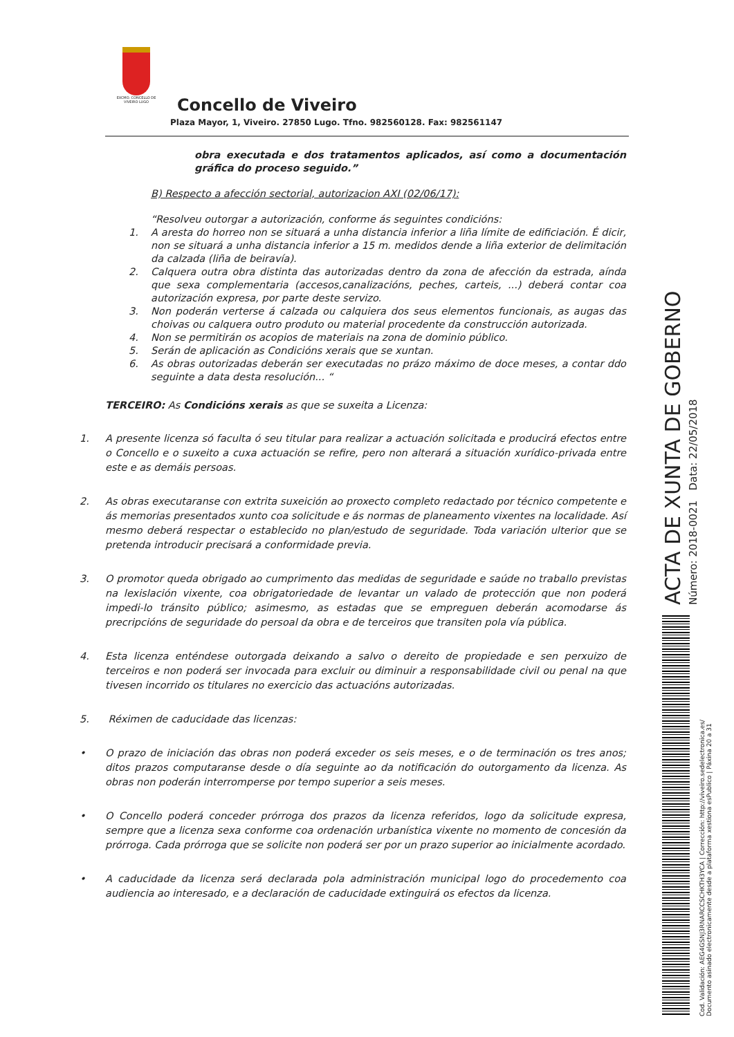EXCMO. CONCELLO DE VIVEIRO LUGO
Concello de Viveiro
Plaza Mayor, 1, Viveiro. 27850 Lugo. Tfno. 982560128. Fax: 982561147
obra executada e dos tratamentos aplicados, así como a documentación gráfica do proceso seguido.”
B) Respecto a afección sectorial, autorizacion AXI (02/06/17):
“Resolveu outorgar a autorización, conforme ás seguintes condicións:
1. A aresta do horreo non se situará a unha distancia inferior a liña límite de edificiación. É dicir, non se situará a unha distancia inferior a 15 m. medidos dende a liña exterior de delimitación da calzada (liña de beiravía).
2. Calquera outra obra distinta das autorizadas dentro da zona de afección da estrada, aínda que sexa complementaria (accesos,canalizacións, peches, carteis, ...) deberá contar coa autorización expresa, por parte deste servizo.
3. Non poderán verterse á calzada ou calquiera dos seus elementos funcionais, as augas das choivas ou calquera outro produto ou material procedente da construcción autorizada.
4. Non se permitirán os acopios de materiais na zona de dominio público.
5. Serán de aplicación as Condicións xerais que se xuntan.
6. As obras outorizadas deberán ser executadas no prázo máximo de doce meses, a contar ddo seguinte a data desta resolución... “
TERCEIRO: As Condicións xerais as que se suxeita a Licenza:
1. A presente licenza só faculta ó seu titular para realizar a actuación solicitada e producirá efectos entre o Concello e o suxeito a cuxa actuación se refire, pero non alterará a situación xurídico-privada entre este e as demáis persoas.
2. As obras executaranse con extrita suxeición ao proxecto completo redactado por técnico competente e ás memorias presentados xunto coa solicitude e ás normas de planeamento vixentes na localidade. Así mesmo deberá respectar o establecido no plan/estudo de seguridade. Toda variación ulterior que se pretenda introducir precisará a conformidade previa.
3. O promotor queda obrigado ao cumprimento das medidas de seguridade e saúde no traballo previstas na lexislación vixente, coa obrigatoriedade de levantar un valado de protección que non poderá impedi-lo tránsito público; asimesmo, as estadas que se empreguen deberán acomodarse ás precripcións de seguridade do persoal da obra e de terceiros que transiten pola vía pública.
4. Esta licenza enténdese outorgada deixando a salvo o dereito de propiedade e sen perxuizo de terceiros e non poderá ser invocada para excluir ou diminuir a responsabilidade civil ou penal na que tivesen incorrido os titulares no exercicio das actuacións autorizadas.
5. Réximen de caducidade das licenzas:
• O prazo de iniciación das obras non poderá exceder os seis meses, e o de terminación os tres anos; ditos prazos computaranse desde o día seguinte ao da notificación do outorgamento da licenza. As obras non poderán interromperse por tempo superior a seis meses.
• O Concello poderá conceder prórroga dos prazos da licenza referidos, logo da solicitude expresa, sempre que a licenza sexa conforme coa ordenación urbanística vixente no momento de concesión da prórroga. Cada prórroga que se solicite non poderá ser por un prazo superior ao inicialmente acordado.
• A caducidade da licenza será declarada pola administración municipal logo do procedemento coa audiencia ao interesado, e a declaración de caducidade extinguirá os efectos da licenza.
ACTA DE XUNTA DE GOBERNO Número: 2018-0021 Data: 22/05/2018
Cod. Validación: AEG4GSNJ3RNARCCSCHKTH3YCA | Corrección: http://viveiro.sedelectronica.es/
Documento asinado electronicamente desde a plataforma xestiona esPublico | Páxina 20 a 31